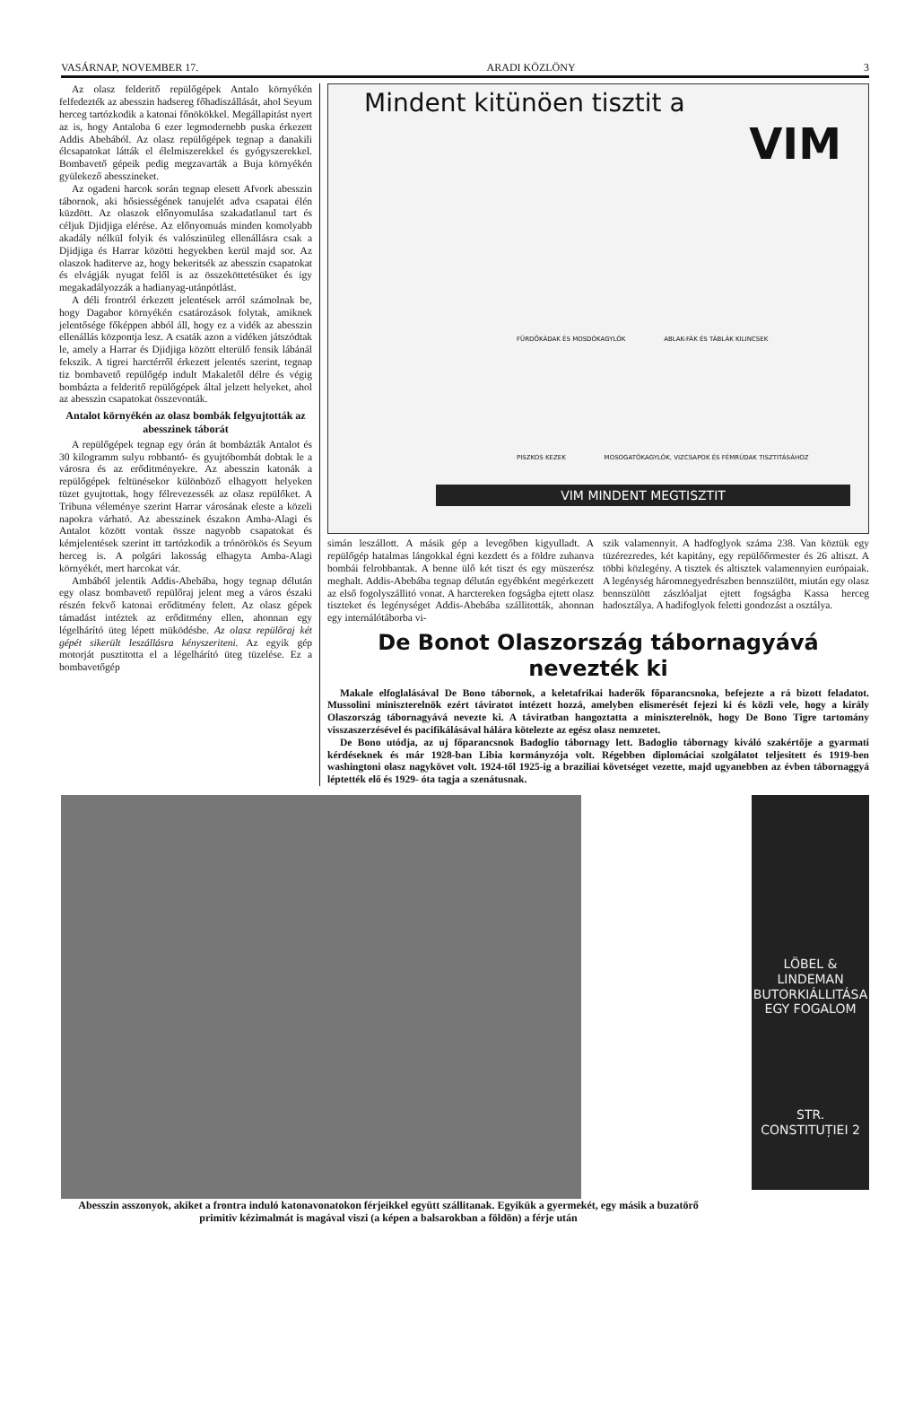VASÁRNAP, NOVEMBER 17. ARADI KÖZLÖNY 3
Az olasz felderitő repülőgépek Antalo környékén felfedezték az abesszin hadsereg főhadiszállását, ahol Seyum herceg tartózkodik a katonai főnökökkel. Megállapitást nyert az is, hogy Antaloba 6 ezer legmodernebb puska érkezett Addis Abebából. Az olasz repülőgépek tegnap a danakili élcsapatokat látták el élelmiszerekkel és gyógyszerekkel. Bombavető gépeik pedig megzavarták a Buja környékén gyülekező abesszineket.
Az ogadeni harcok során tegnap elesett Afvork abesszin tábornok, aki hősiességének tanujelét adva csapatai élén küzdött. Az olaszok előnyomulása szakadatlanul tart és céljuk Djidjiga elérése. Az előnyomuás minden komolyabb akadály nélkül folyik és valószinüleg ellenállásra csak a Djidjiga és Harrar közötti hegyekben kerül majd sor. Az olaszok haditerve az, hogy bekeritsék az abesszin csapatokat és elvágják nyugat felől is az összeköttetésüket és igy megakadályozzák a hadianyag-utánpótlást.
A déli frontról érkezett jelentések arról számolnak be, hogy Dagabor környékén csatározások folytak, amiknek jelentősége főképpen abból áll, hogy ez a vidék az abesszin ellenállás központja lesz. A csaták azon a vidéken játszódtak le, amely a Harrar és Djidjiga között elterülő fensik lábánál fekszik. A tigrei harctérről érkezett jelentés szerint, tegnap tiz bombavető repülőgép indult Makaletől délre és végig bombázta a felderitő repülőgépek által jelzett helyeket, ahol az abesszin csapatokat összevonták.
Antalot környékén az olasz bombák felgyujtották az abesszinek táborát
A repülőgépek tegnap egy órán át bombázták Antalot és 30 kilogramm sulyu robbantó- és gyujtóbombát dobtak le a városra és az erőditményekre. Az abesszin katonák a repülőgépek feltünésekor különböző elhagyott helyeken tüzet gyujtottak, hogy félrevezessék az olasz repülőket. A Tribuna véleménye szerint Harrar városának eleste a közeli napokra várható. Az abesszinek északon Amba-Alagi és Antalot között vontak össze nagyobb csapatokat és kémjelentések szerint itt tartózkodik a trónörökös és Seyum herceg is. A polgári lakosság elhagyta Amba-Alagi környékét, mert harcokat vár.
Ambából jelentik Addis-Abebába, hogy tegnap délután egy olasz bombavető repülőraj jelent meg a város északi részén fekvő katonai erőditmény felett. Az olasz gépek támadást intéztek az erőditmény ellen, ahonnan egy légelhárító üteg lépett müködésbe. Az olasz repülőraj két gépét sikerült leszállásra kényszeriteni. Az egyik gép motorját pusztitotta el a légelhárító üteg tüzelése. Ez a bombavetőgép
Mindent kitünöen tisztit a
VIM
FÜRDŐKÁDAK ÉS MOSDÓKAGYLÓK ABLAK-FÁK ÉS TÁBLÁK KILINCSEK
PISZKOS KEZEK MOSOGATÓKAGYLÓK, VIZCSAPOK ÉS FÉMRÚDAK TISZTITÁSÁHOZ
VIM MINDENT MEGTISZTIT
simán leszállott. A másik gép a levegőben kigyulladt. A repülőgép hatalmas lángokkal égni kezdett és a földre zuhanva bombái felrobbantak. A benne ülő két tiszt és egy müszerész meghalt. Addis-Abebába tegnap délután egyébként megérkezett az első fogolyszállitó vonat. A harctereken fogságba ejtett olasz tiszteket és legénységet Addis-Abebába szállitották, ahonnan egy internálótáborba vi-
szik valamennyit. A hadfoglyok száma 238. Van köztük egy tüzérezredes, két kapitány, egy repülőőrmester és 26 altiszt. A többi közlegény. A tisztek és altisztek valamennyien európaiak. A legénység háromnegyedrészben bennszülött, miután egy olasz bennszülött zászlóaljat ejtett fogságba Kassa herceg hadosztálya. A hadifoglyok feletti gondozást a osztálya.
De Bonot Olaszország tábornagyává nevezték ki
Makale elfoglalásával De Bono tábornok, a keletafrikai haderők főparancsnoka, befejezte a rá bizott feladatot. Mussolini miniszterelnök ezért táviratot intézett hozzá, amelyben elismerését fejezi ki és közli vele, hogy a király Olaszország tábornagyává nevezte ki. A táviratban hangoztatta a miniszterelnök, hogy De Bono Tigre tartomány visszaszerzésével és pacifikálásával hálára kötelezte az egész olasz nemzetet.
De Bono utódja, az uj főparancsnok Badoglio tábornagy lett. Badoglio tábornagy kiváló szakértője a gyarmati kérdéseknek és már 1928-ban Libia kormányzója volt. Régebben diplomáciai szolgálatot teljesitett és 1919-ben washingtoni olasz nagykövet volt. 1924-től 1925-ig a braziliai követséget vezette, majd ugyanebben az évben tábornaggyá léptették elő és 1929- óta tagja a szenátusnak.
Abesszin asszonyok, akiket a frontra induló katonavonatokon férjeikkel együtt szállitanak. Egyikük a gyermekét, egy másik a buzatörő primitiv kézimalmát is magával viszi (a képen a balsarokban a földön) a férje után
LÖBEL & LINDEMAN
BUTORKIÁLLITÁSA
EGY FOGALOM
STR. CONSTITUȚIEI 2